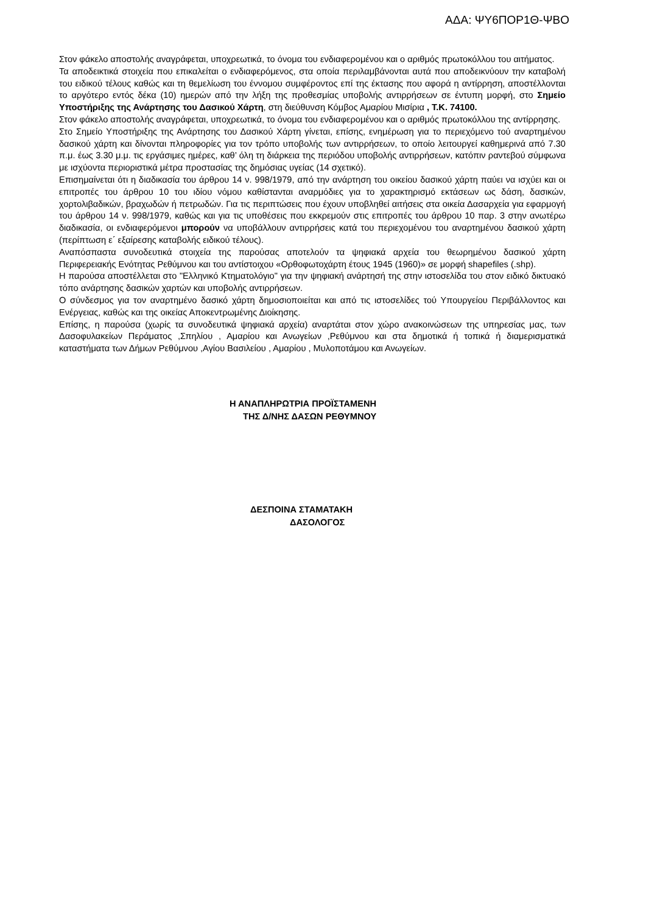ΑΔΑ: ΨΥ6ΠΟΡ1Θ-ΨΒΟ
Στον φάκελο αποστολής αναγράφεται, υποχρεωτικά, το όνομα του ενδιαφερομένου και ο αριθμός πρωτοκόλλου του αιτήματος.
Τα αποδεικτικά στοιχεία που επικαλείται ο ενδιαφερόμενος, στα οποία περιλαμβάνονται αυτά που αποδεικνύουν την καταβολή του ειδικού τέλους καθώς και τη θεμελίωση του έννομου συμφέροντος επί της έκτασης που αφορά η αντίρρηση, αποστέλλονται το αργότερο εντός δέκα (10) ημερών από την λήξη της προθεσμίας υποβολής αντιρρήσεων σε έντυπη μορφή, στο Σημείο Υποστήριξης της Ανάρτησης του Δασικού Χάρτη, στη διεύθυνση Κόμβος Αμαρίου Μισίρια , Τ.Κ. 74100.
Στον φάκελο αποστολής αναγράφεται, υποχρεωτικά, το όνομα του ενδιαφερομένου και ο αριθμός πρωτοκόλλου της αντίρρησης.
Στο Σημείο Υποστήριξης της Ανάρτησης του Δασικού Χάρτη γίνεται, επίσης, ενημέρωση για το περιεχόμενο τού αναρτημένου δασικού χάρτη και δίνονται πληροφορίες για τον τρόπο υποβολής των αντιρρήσεων, το οποίο λειτουργεί καθημερινά από 7.30 π.μ. έως 3.30 μ.μ. τις εργάσιμες ημέρες, καθ’ όλη τη διάρκεια της περιόδου υποβολής αντιρρήσεων, κατόπιν ραντεβού σύμφωνα με ισχύοντα περιοριστικά μέτρα προστασίας της δημόσιας υγείας (14 σχετικό).
Επισημαίνεται ότι η διαδικασία του άρθρου 14 ν. 998/1979, από την ανάρτηση του οικείου δασικού χάρτη παύει να ισχύει και οι επιτροπές του άρθρου 10 του ιδίου νόμου καθίστανται αναρμόδιες για το χαρακτηρισμό εκτάσεων ως δάση, δασικών, χορτολιβαδικών, βραχωδών ή πετρωδών. Για τις περιπτώσεις που έχουν υποβληθεί αιτήσεις στα οικεία Δασαρχεία για εφαρμογή του άρθρου 14 ν. 998/1979, καθώς και για τις υποθέσεις που εκκρεμούν στις επιτροπές του άρθρου 10 παρ. 3 στην ανωτέρω διαδικασία, οι ενδιαφερόμενοι μπορούν να υποβάλλουν αντιρρήσεις κατά του περιεχομένου του αναρτημένου δασικού χάρτη (περίπτωση ε΄ εξαίρεσης καταβολής ειδικού τέλους).
Αναπόσπαστα συνοδευτικά στοιχεία της παρούσας αποτελούν τα ψηφιακά αρχεία του θεωρημένου δασικού χάρτη Περιφερειακής Ενότητας Ρεθύμνου και του αντίστοιχου «Ορθοφωτοχάρτη έτους 1945 (1960)» σε μορφή shapefiles (.shp).
Η παρούσα αποστέλλεται στο "Ελληνικό Κτηματολόγιο" για την ψηφιακή ανάρτησή της στην ιστοσελίδα του στον ειδικό δικτυακό τόπο ανάρτησης δασικών χαρτών και υποβολής αντιρρήσεων.
Ο σύνδεσμος για τον αναρτημένο δασικό χάρτη δημοσιοποιείται και από τις ιστοσελίδες τού Υπουργείου Περιβάλλοντος και Ενέργειας, καθώς και της οικείας Αποκεντρωμένης Διοίκησης.
Επίσης, η παρούσα (χωρίς τα συνοδευτικά ψηφιακά αρχεία) αναρτάται στον χώρο ανακοινώσεων της υπηρεσίας μας, των Δασοφυλακείων Περάματος ,Σπηλίου , Αμαρίου και Ανωγείων ,Ρεθύμνου και στα δημοτικά ή τοπικά ή διαμερισματικά καταστήματα των Δήμων Ρεθύμνου ,Αγίου Βασιλείου , Αμαρίου , Μυλοποτάμου και Ανωγείων.
Η ΑΝΑΠΛΗΡΩΤΡΙΑ ΠΡΟΪΣΤΑΜΕΝΗ
ΤΗΣ Δ/ΝΗΣ ΔΑΣΩΝ ΡΕΘΥΜΝΟΥ
ΔΕΣΠΟΙΝΑ ΣΤΑΜΑΤΑΚΗ
ΔΑΣΟΛΟΓΟΣ